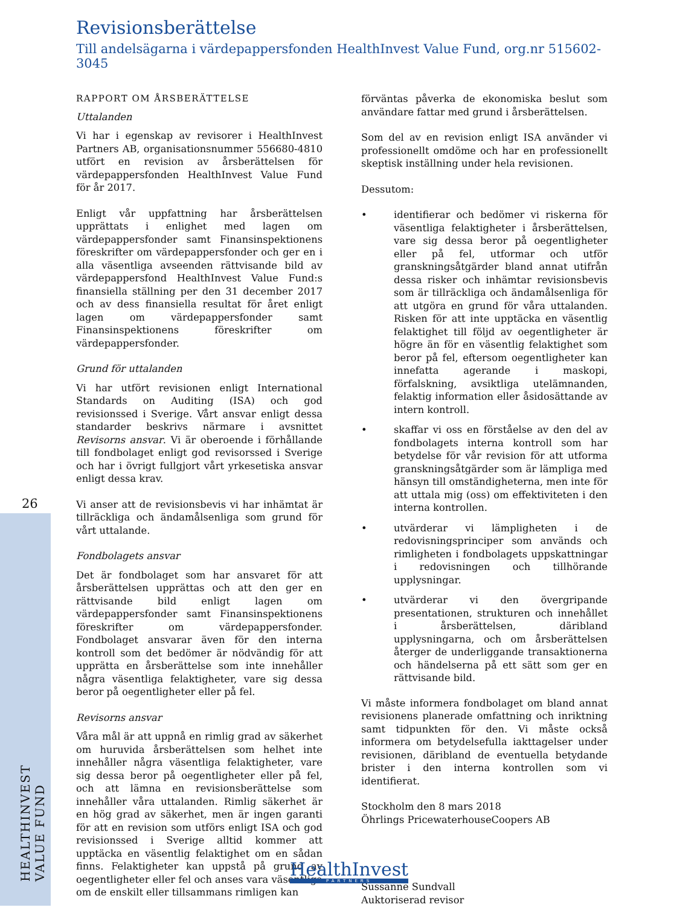Revisionsberättelse
Till andelsägarna i värdepappersfonden HealthInvest Value Fund, org.nr 515602-3045
RAPPORT OM ÅRSBERÄTTELSE
Uttalanden
Vi har i egenskap av revisorer i HealthInvest Partners AB, organisationsnummer 556680-4810 utfört en revision av årsberättelsen för värdepappersfonden HealthInvest Value Fund för år 2017.
Enligt vår uppfattning har årsberättelsen upprättats i enlighet med lagen om värdepappersfonder samt Finansinspektionens föreskrifter om värdepappersfonder och ger en i alla väsentliga avseenden rättvisande bild av värdepappersfond HealthInvest Value Fund:s finansiella ställning per den 31 december 2017 och av dess finansiella resultat för året enligt lagen om värdepappersfonder samt Finansinspektionens föreskrifter om värdepappersfonder.
Grund för uttalanden
Vi har utfört revisionen enligt International Standards on Auditing (ISA) och god revisionssed i Sverige. Vårt ansvar enligt dessa standarder beskrivs närmare i avsnittet Revisorns ansvar. Vi är oberoende i förhållande till fondbolaget enligt god revisorssed i Sverige och har i övrigt fullgjort vårt yrkesetiska ansvar enligt dessa krav.
Vi anser att de revisionsbevis vi har inhämtat är tillräckliga och ändamålsenliga som grund för vårt uttalande.
Fondbolagets ansvar
Det är fondbolaget som har ansvaret för att årsberättelsen upprättas och att den ger en rättvisande bild enligt lagen om värdepappersfonder samt Finansinspektionens föreskrifter om värdepappersfonder. Fondbolaget ansvarar även för den interna kontroll som det bedömer är nödvändig för att upprätta en årsberättelse som inte innehåller några väsentliga felaktigheter, vare sig dessa beror på oegentligheter eller på fel.
Revisorns ansvar
Våra mål är att uppnå en rimlig grad av säkerhet om huruvida årsberättelsen som helhet inte innehåller några väsentliga felaktigheter, vare sig dessa beror på oegentligheter eller på fel, och att lämna en revisionsberättelse som innehåller våra uttalanden. Rimlig säkerhet är en hög grad av säkerhet, men är ingen garanti för att en revision som utförs enligt ISA och god revisionssed i Sverige alltid kommer att upptäcka en väsentlig felaktighet om en sådan finns. Felaktigheter kan uppstå på grund av oegentligheter eller fel och anses vara väsentliga om de enskilt eller tillsammans rimligen kan
förväntas påverka de ekonomiska beslut som användare fattar med grund i årsberättelsen.
Som del av en revision enligt ISA använder vi professionellt omdöme och har en professionellt skeptisk inställning under hela revisionen.
Dessutom:
• identifierar och bedömer vi riskerna för väsentliga felaktigheter i årsberättelsen, vare sig dessa beror på oegentligheter eller på fel, utformar och utför granskningsåtgärder bland annat utifrån dessa risker och inhämtar revisionsbevis som är tillräckliga och ändamålsenliga för att utgöra en grund för våra uttalanden. Risken för att inte upptäcka en väsentlig felaktighet till följd av oegentligheter är högre än för en väsentlig felaktighet som beror på fel, eftersom oegentligheter kan innefatta agerande i maskopi, förfalskning, avsiktliga utelämnanden, felaktig information eller åsidosättande av intern kontroll.
• skaffar vi oss en förståelse av den del av fondbolagets interna kontroll som har betydelse för vår revision för att utforma granskningsåtgärder som är lämpliga med hänsyn till omständigheterna, men inte för att uttala mig (oss) om effektiviteten i den interna kontrollen.
• utvärderar vi lämpligheten i de redovisningsprinciper som används och rimligheten i fondbolagets uppskattningar i redovisningen och tillhörande upplysningar.
• utvärderar vi den övergripande presentationen, strukturen och innehållet i årsberättelsen, däribland upplysningarna, och om årsberättelsen återger de underliggande transaktionerna och händelserna på ett sätt som ger en rättvisande bild.
Vi måste informera fondbolaget om bland annat revisionens planerade omfattning och inriktning samt tidpunkten för den. Vi måste också informera om betydelsefulla iakttagelser under revisionen, däribland de eventuella betydande brister i den interna kontrollen som vi identifierat.
Stockholm den 8 mars 2018
Öhrlings PricewaterhouseCoopers AB
Sussanne Sundvall
Auktoriserad revisor
26
HEALTHINVEST VALUE FUND
HealthInvest
PARTNERS